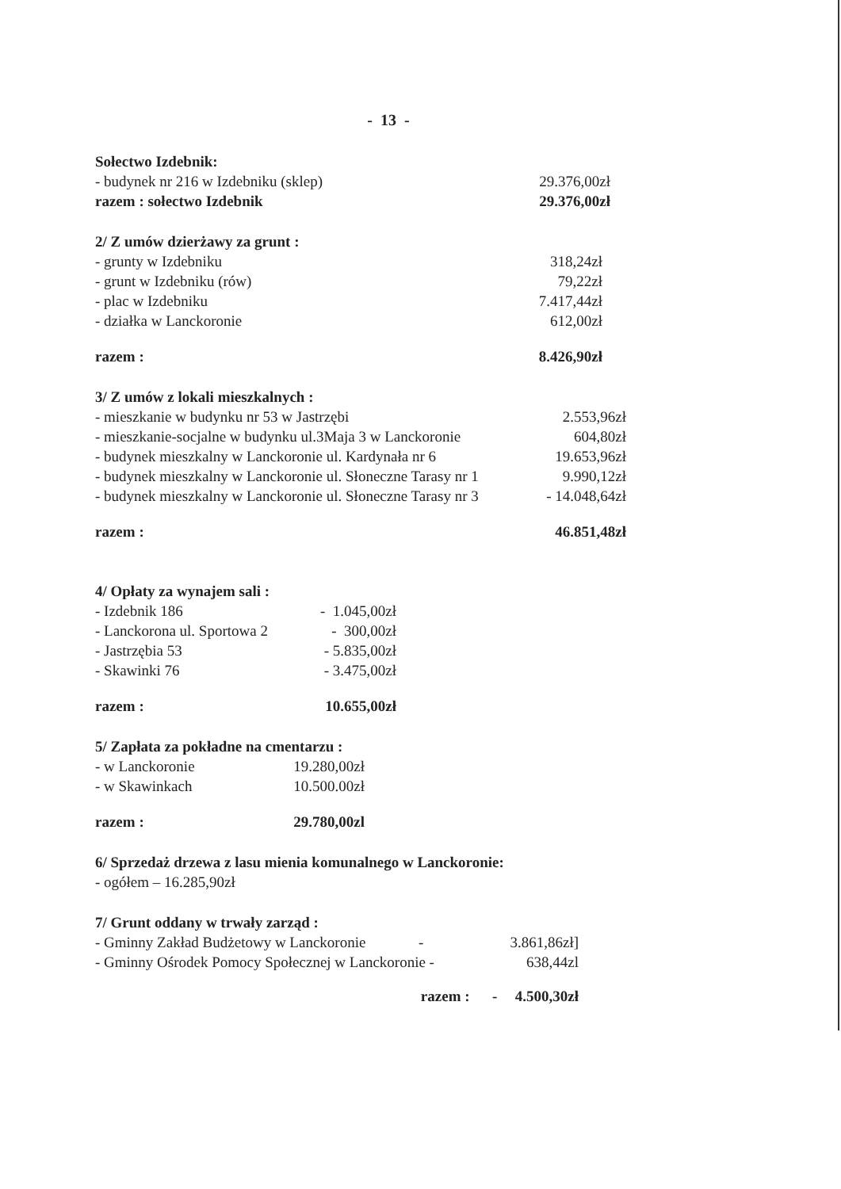- 13 -
| Sołectwo Izdebnik: | |
| - budynek nr 216 w Izdebniku (sklep) | 29.376,00zł |
| razem : sołectwo Izdebnik | 29.376,00zł |
| 2/ Z umów dzierżawy za grunt : | |
| - grunty w Izdebniku | 318,24zł |
| - grunt w Izdebniku (rów) | 79,22zł |
| - plac w Izdebniku | 7.417,44zł |
| - działka w Lanckoronie | 612,00zł |
| razem : | 8.426,90zł |
| 3/ Z umów z lokali mieszkalnych : | |
| - mieszkanie w budynku nr 53 w Jastrzębi | 2.553,96zł |
| - mieszkanie-socjalne w budynku ul.3Maja 3 w Lanckoronie | 604,80zł |
| - budynek mieszkalny w Lanckoronie ul. Kardynała nr 6 | 19.653,96zł |
| - budynek mieszkalny w Lanckoronie ul. Słoneczne Tarasy nr 1 | 9.990,12zł |
| - budynek mieszkalny w Lanckoronie ul. Słoneczne Tarasy nr 3 | - 14.048,64zł |
| razem : | 46.851,48zł |
| 4/ Opłaty za wynajem sali : | |
| - Izdebnik 186 | - 1.045,00zł |
| - Lanckorona ul. Sportowa 2 | - 300,00zł |
| - Jastrzębia 53 | - 5.835,00zł |
| - Skawinki 76 | - 3.475,00zł |
| razem : | 10.655,00zł |
| 5/ Zapłata za pokładne na cmentarzu : | |
| - w Lanckoronie | 19.280,00zł |
| - w Skawinkach | 10.500.00zł |
| razem : | 29.780,00zl |
6/ Sprzedaż drzewa z lasu mienia komunalnego w Lanckoronie:
- ogółem – 16.285,90zł
| 7/ Grunt oddany w trwały zarząd : | |
| - Gminny Zakład Budżetowy w Lanckoronie - | 3.861,86zł] |
| - Gminny Ośrodek Pomocy Społecznej w Lanckoronie - | 638,44zl |
| razem : - | 4.500,30zł |